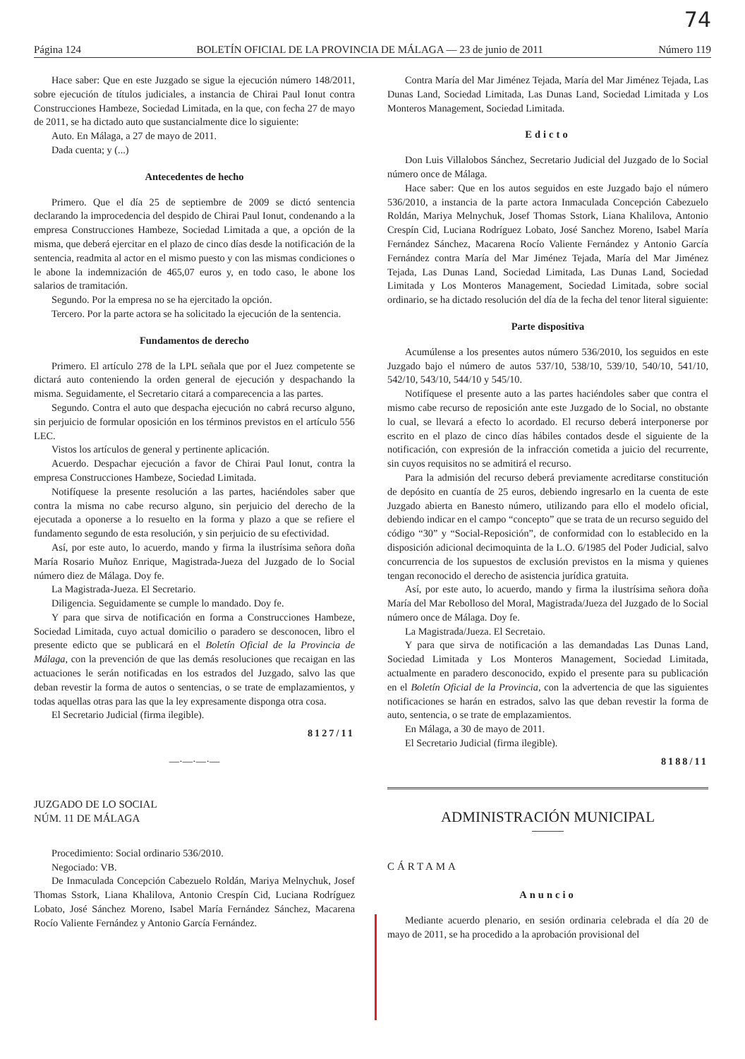74
Página 124 BOLETÍN OFICIAL DE LA PROVINCIA DE MÁLAGA — 23 de junio de 2011 Número 119
Hace saber: Que en este Juzgado se sigue la ejecución número 148/2011, sobre ejecución de títulos judiciales, a instancia de Chirai Paul Ionut contra Construcciones Hambeze, Sociedad Limitada, en la que, con fecha 27 de mayo de 2011, se ha dictado auto que sustancialmente dice lo siguiente:
Auto. En Málaga, a 27 de mayo de 2011.
Dada cuenta; y (...)
Antecedentes de hecho
Primero. Que el día 25 de septiembre de 2009 se dictó sentencia declarando la improcedencia del despido de Chirai Paul Ionut, condenando a la empresa Construcciones Hambeze, Sociedad Limitada a que, a opción de la misma, que deberá ejercitar en el plazo de cinco días desde la notificación de la sentencia, readmita al actor en el mismo puesto y con las mismas condiciones o le abone la indemnización de 465,07 euros y, en todo caso, le abone los salarios de tramitación.
Segundo. Por la empresa no se ha ejercitado la opción.
Tercero. Por la parte actora se ha solicitado la ejecución de la sentencia.
Fundamentos de derecho
Primero. El artículo 278 de la LPL señala que por el Juez competente se dictará auto conteniendo la orden general de ejecución y despachando la misma. Seguidamente, el Secretario citará a comparecencia a las partes.
Segundo. Contra el auto que despacha ejecución no cabrá recurso alguno, sin perjuicio de formular oposición en los términos previstos en el artículo 556 LEC.
Vistos los artículos de general y pertinente aplicación.
Acuerdo. Despachar ejecución a favor de Chirai Paul Ionut, contra la empresa Construcciones Hambeze, Sociedad Limitada.
Notifíquese la presente resolución a las partes, haciéndoles saber que contra la misma no cabe recurso alguno, sin perjuicio del derecho de la ejecutada a oponerse a lo resuelto en la forma y plazo a que se refiere el fundamento segundo de esta resolución, y sin perjuicio de su efectividad.
Así, por este auto, lo acuerdo, mando y firma la ilustrísima señora doña María Rosario Muñoz Enrique, Magistrada-Jueza del Juzgado de lo Social número diez de Málaga. Doy fe.
La Magistrada-Jueza. El Secretario.
Diligencia. Seguidamente se cumple lo mandado. Doy fe.
Y para que sirva de notificación en forma a Construcciones Hambeze, Sociedad Limitada, cuyo actual domicilio o paradero se desconocen, libro el presente edicto que se publicará en el Boletín Oficial de la Provincia de Málaga, con la prevención de que las demás resoluciones que recaigan en las actuaciones le serán notificadas en los estrados del Juzgado, salvo las que deban revestir la forma de autos o sentencias, o se trate de emplazamientos, y todas aquellas otras para las que la ley expresamente disponga otra cosa.
El Secretario Judicial (firma ilegible).
8127/11
—·—·—·—
JUZGADO DE LO SOCIAL
NÚM. 11 DE MÁLAGA
Procedimiento: Social ordinario 536/2010.
Negociado: VB.
De Inmaculada Concepción Cabezuelo Roldán, Mariya Melnychuk, Josef Thomas Sstork, Liana Khalilova, Antonio Crespín Cid, Luciana Rodríguez Lobato, José Sánchez Moreno, Isabel María Fernández Sánchez, Macarena Rocío Valiente Fernández y Antonio García Fernández.
Contra María del Mar Jiménez Tejada, María del Mar Jiménez Tejada, Las Dunas Land, Sociedad Limitada, Las Dunas Land, Sociedad Limitada y Los Monteros Management, Sociedad Limitada.
Edicto
Don Luis Villalobos Sánchez, Secretario Judicial del Juzgado de lo Social número once de Málaga.
Hace saber: Que en los autos seguidos en este Juzgado bajo el número 536/2010, a instancia de la parte actora Inmaculada Concepción Cabezuelo Roldán, Mariya Melnychuk, Josef Thomas Sstork, Liana Khalilova, Antonio Crespín Cid, Luciana Rodríguez Lobato, José Sanchez Moreno, Isabel María Fernández Sánchez, Macarena Rocío Valiente Fernández y Antonio García Fernández contra María del Mar Jiménez Tejada, María del Mar Jiménez Tejada, Las Dunas Land, Sociedad Limitada, Las Dunas Land, Sociedad Limitada y Los Monteros Management, Sociedad Limitada, sobre social ordinario, se ha dictado resolución del día de la fecha del tenor literal siguiente:
Parte dispositiva
Acumúlense a los presentes autos número 536/2010, los seguidos en este Juzgado bajo el número de autos 537/10, 538/10, 539/10, 540/10, 541/10, 542/10, 543/10, 544/10 y 545/10.
Notifíquese el presente auto a las partes haciéndoles saber que contra el mismo cabe recurso de reposición ante este Juzgado de lo Social, no obstante lo cual, se llevará a efecto lo acordado. El recurso deberá interponerse por escrito en el plazo de cinco días hábiles contados desde el siguiente de la notificación, con expresión de la infracción cometida a juicio del recurrente, sin cuyos requisitos no se admitirá el recurso.
Para la admisión del recurso deberá previamente acreditarse constitución de depósito en cuantía de 25 euros, debiendo ingresarlo en la cuenta de este Juzgado abierta en Banesto número, utilizando para ello el modelo oficial, debiendo indicar en el campo “concepto” que se trata de un recurso seguido del código “30” y “Social-Reposición”, de conformidad con lo establecido en la disposición adicional decimoquinta de la L.O. 6/1985 del Poder Judicial, salvo concurrencia de los supuestos de exclusión previstos en la misma y quienes tengan reconocido el derecho de asistencia jurídica gratuita.
Así, por este auto, lo acuerdo, mando y firma la ilustrísima señora doña María del Mar Rebolloso del Moral, Magistrada/Jueza del Juzgado de lo Social número once de Málaga. Doy fe.
La Magistrada/Jueza. El Secretaio.
Y para que sirva de notificación a las demandadas Las Dunas Land, Sociedad Limitada y Los Monteros Management, Sociedad Limitada, actualmente en paradero desconocido, expido el presente para su publicación en el Boletín Oficial de la Provincia, con la advertencia de que las siguientes notificaciones se harán en estrados, salvo las que deban revestir la forma de auto, sentencia, o se trate de emplazamientos.
En Málaga, a 30 de mayo de 2011.
El Secretario Judicial (firma ilegible).
8188/11
ADMINISTRACIÓN MUNICIPAL
CÁRTAMA
Anuncio
Mediante acuerdo plenario, en sesión ordinaria celebrada el día 20 de mayo de 2011, se ha procedido a la aprobación provisional del